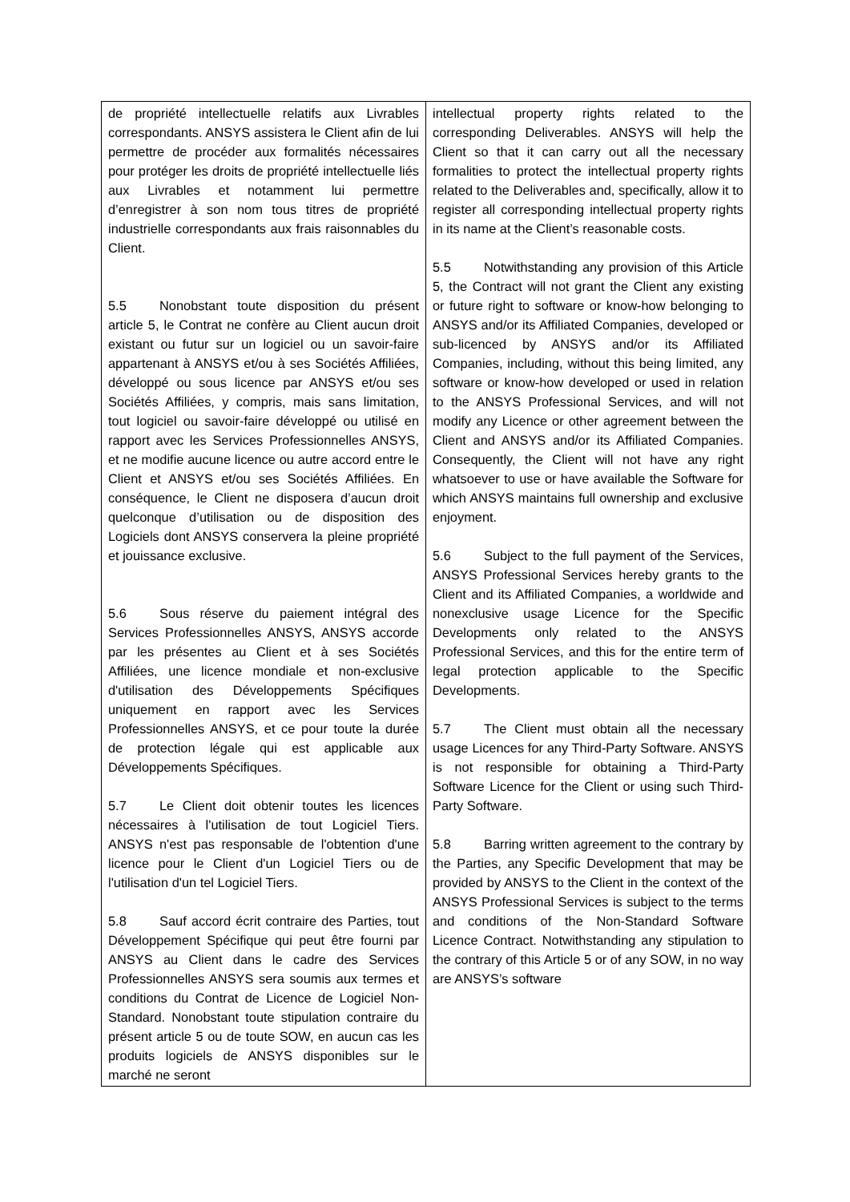| de propriété intellectuelle relatifs aux Livrables correspondants. ANSYS assistera le Client afin de lui permettre de procéder aux formalités nécessaires pour protéger les droits de propriété intellectuelle liés aux Livrables et notamment lui permettre d’enregistrer à son nom tous titres de propriété industrielle correspondants aux frais raisonnables du Client. 5.5 Nonobstant toute disposition du présent article 5, le Contrat ne confère au Client aucun droit existant ou futur sur un logiciel ou un savoir-faire appartenant à ANSYS et/ou à ses Sociétés Affiliées, développé ou sous licence par ANSYS et/ou ses Sociétés Affiliées, y compris, mais sans limitation, tout logiciel ou savoir-faire développé ou utilisé en rapport avec les Services Professionnelles ANSYS, et ne modifie aucune licence ou autre accord entre le Client et ANSYS et/ou ses Sociétés Affiliées. En conséquence, le Client ne disposera d’aucun droit quelconque d’utilisation ou de disposition des Logiciels dont ANSYS conservera la pleine propriété et jouissance exclusive. 5.6 Sous réserve du paiement intégral des Services Professionnelles ANSYS, ANSYS accorde par les présentes au Client et à ses Sociétés Affiliées, une licence mondiale et non-exclusive d'utilisation des Développements Spécifiques uniquement en rapport avec les Services Professionnelles ANSYS, et ce pour toute la durée de protection légale qui est applicable aux Développements Spécifiques. 5.7 Le Client doit obtenir toutes les licences nécessaires à l'utilisation de tout Logiciel Tiers. ANSYS n'est pas responsable de l'obtention d'une licence pour le Client d'un Logiciel Tiers ou de l'utilisation d'un tel Logiciel Tiers. 5.8 Sauf accord écrit contraire des Parties, tout Développement Spécifique qui peut être fourni par ANSYS au Client dans le cadre des Services Professionnelles ANSYS sera soumis aux termes et conditions du Contrat de Licence de Logiciel Non-Standard. Nonobstant toute stipulation contraire du présent article 5 ou de toute SOW, en aucun cas les produits logiciels de ANSYS disponibles sur le marché ne seront | intellectual property rights related to the corresponding Deliverables. ANSYS will help the Client so that it can carry out all the necessary formalities to protect the intellectual property rights related to the Deliverables and, specifically, allow it to register all corresponding intellectual property rights in its name at the Client’s reasonable costs. 5.5 Notwithstanding any provision of this Article 5, the Contract will not grant the Client any existing or future right to software or know-how belonging to ANSYS and/or its Affiliated Companies, developed or sub-licenced by ANSYS and/or its Affiliated Companies, including, without this being limited, any software or know-how developed or used in relation to the ANSYS Professional Services, and will not modify any Licence or other agreement between the Client and ANSYS and/or its Affiliated Companies. Consequently, the Client will not have any right whatsoever to use or have available the Software for which ANSYS maintains full ownership and exclusive enjoyment. 5.6 Subject to the full payment of the Services, ANSYS Professional Services hereby grants to the Client and its Affiliated Companies, a worldwide and nonexclusive usage Licence for the Specific Developments only related to the ANSYS Professional Services, and this for the entire term of legal protection applicable to the Specific Developments. 5.7 The Client must obtain all the necessary usage Licences for any Third-Party Software. ANSYS is not responsible for obtaining a Third-Party Software Licence for the Client or using such Third-Party Software. 5.8 Barring written agreement to the contrary by the Parties, any Specific Development that may be provided by ANSYS to the Client in the context of the ANSYS Professional Services is subject to the terms and conditions of the Non-Standard Software Licence Contract. Notwithstanding any stipulation to the contrary of this Article 5 or of any SOW, in no way are ANSYS’s software |